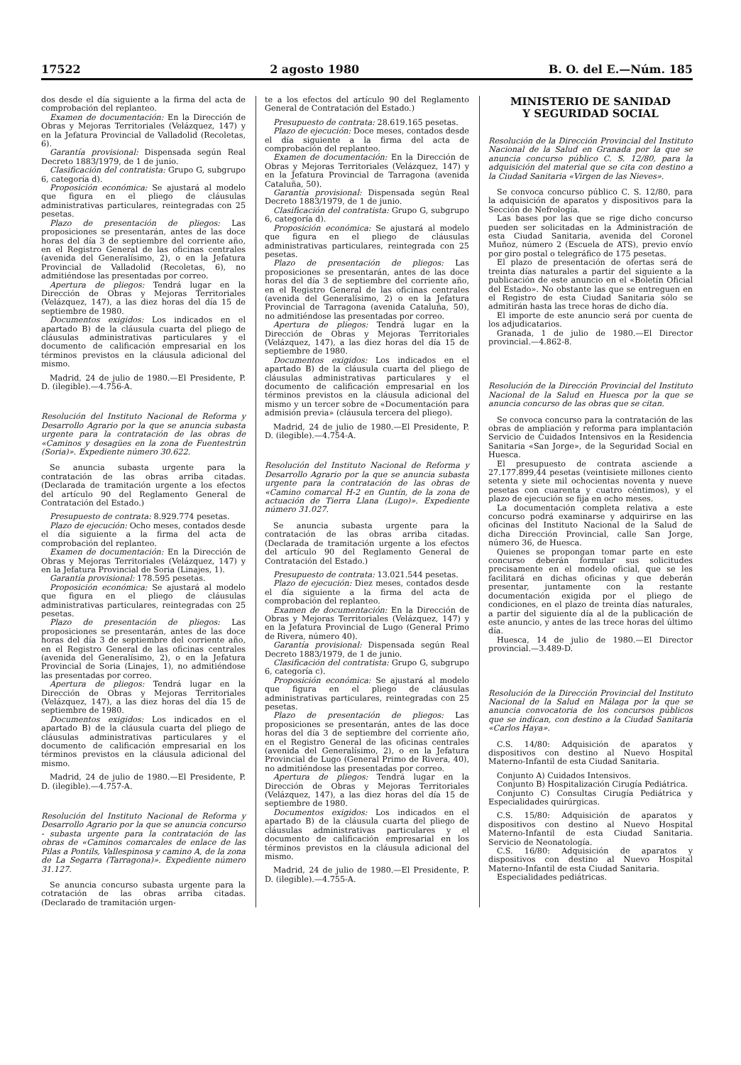17522 2 agosto 1980 B. O. del E.—Núm. 185
dos desde el día siguiente a la firma del acta de comprobación del replanteo.
Examen de documentación: En la Dirección de Obras y Mejoras Territoriales (Velázquez, 147) y en la Jefatura Provincial de Valladolid (Recoletas, 6).
Garantía provisional: Dispensada según Real Decreto 1883/1979, de 1 de junio.
Clasificación del contratista: Grupo G, subgrupo 6, categoría d).
Proposición económica: Se ajustará al modelo que figura en el pliego de cláusulas administrativas particulares, reintegradas con 25 pesetas.
Plazo de presentación de pliegos: Las proposiciones se presentarán, antes de las doce horas del día 3 de septiembre del corriente año, en el Registro General de las oficinas centrales (avenida del Generalísimo, 2), o en la Jefatura Provincial de Valladolid (Recoletas, 6), no admitiéndose las presentadas por correo.
Apertura de pliegos: Tendrá lugar en la Dirección de Obras y Mejoras Territoriales (Velázquez, 147), a las diez horas del día 15 de septiembre de 1980.
Documentos exigidos: Los indicados en el apartado B) de la cláusula cuarta del pliego de cláusulas administrativas particulares y el documento de calificación empresarial en los términos previstos en la cláusula adicional del mismo.
Madrid, 24 de julio de 1980.—El Presidente, P. D. (ilegible).—4.756-A.
Resolución del Instituto Nacional de Reforma y Desarrollo Agrario por la que se anuncia subasta urgente para la contratación de las obras de «Caminos y desagües en la zona de Fuentestrún (Soria)». Expediente número 30.622.
Se anuncia subasta urgente para la contratación de las obras arriba citadas. (Declarada de tramitación urgente a los efectos del artículo 90 del Reglamento General de Contratación del Estado.)
Presupuesto de contrata: 8.929.774 pesetas.
Plazo de ejecución: Ocho meses, contados desde el día siguiente a la firma del acta de comprobación del replanteo.
Examen de documentación: En la Dirección de Obras y Mejoras Territoriales (Velázquez, 147) y en la Jefatura Provincial de Soria (Linajes, 1).
Garantía provisional: 178.595 pesetas.
Proposición económica: Se ajustará al modelo que figura en el pliego de cláusulas administrativas particulares, reintegradas con 25 pesetas.
Plazo de presentación de pliegos: Las proposiciones se presentarán, antes de las doce horas del día 3 de septiembre del corriente año, en el Registro General de las oficinas centrales (avenida del Generalísimo, 2), o en la Jefatura Provincial de Soria (Linajes, 1), no admitiéndose las presentadas por correo.
Apertura de pliegos: Tendrá lugar en la Dirección de Obras y Mejoras Territoriales (Velázquez, 147), a las diez horas del día 15 de septiembre de 1980.
Documentos exigidos: Los indicados en el apartado B) de la cláusula cuarta del pliego de cláusulas administrativas particulares y el documento de calificación empresarial en los términos previstos en la cláusula adicional del mismo.
Madrid, 24 de julio de 1980.—El Presidente, P. D. (ilegible).—4.757-A.
Resolución del Instituto Nacional de Reforma y Desarrollo Agrario por la que se anuncia concurso - subasta urgente para la contratación de las obras de «Caminos comarcales de enlace de las Pilas a Pontils, Vallespinosa y camino A, de la zona de La Segarra (Tarragona)». Expediente número 31.127.
Se anuncia concurso subasta urgente para la cotratación de las obras arriba citadas. (Declarado de tramitación urgen-
te a los efectos del artículo 90 del Reglamento General de Contratación del Estado.)
Presupuesto de contrata: 28.619.165 pesetas.
Plazo de ejecución: Doce meses, contados desde el día siguiente a la firma del acta de comprobación del replanteo.
Examen de documentación: En la Dirección de Obras y Mejoras Territoriales (Velázquez, 147) y en la Jefatura Provincial de Tarragona (avenida Cataluña, 50).
Garantía provisional: Dispensada según Real Decreto 1883/1979, de 1 de junio.
Clasificación del contratista: Grupo G, subgrupo 6, categoría d).
Proposición económica: Se ajustará al modelo que figura en el pliego de cláusulas administrativas particulares, reintegrada con 25 pesetas.
Plazo de presentación de pliegos: Las proposiciones se presentarán, antes de las doce horas del día 3 de septiembre del corriente año, en el Registro General de las oficinas centrales (avenida del Generalísimo, 2) o en la Jefatura Provincial de Tarragona (avenida Cataluña, 50), no admitiéndose las presentadas por correo.
Apertura de pliegos: Tendrá lugar en la Dirección de Obras y Mejoras Territoriales (Velázquez, 147), a las diez horas del día 15 de septiembre de 1980.
Documentos exigidos: Los indicados en el apartado B) de la cláusula cuarta del pliego de cláusulas administrativas particulares y el documento de calificación empresarial en los términos previstos en la cláusula adicional del mismo y un tercer sobre de «Documentación para admisión previa» (cláusula tercera del pliego).
Madrid, 24 de julio de 1980.—El Presidente, P. D. (ilegible).—4.754-A.
Resolución del Instituto Nacional de Reforma y Desarrollo Agrario por la que se anuncia subasta urgente para la contratación de las obras de «Camino comarcal H-2 en Guntín, de la zona de actuación de Tierra Llana (Lugo)». Expediente número 31.027.
Se anuncia subasta urgente para la contratación de las obras arriba citadas. (Declarada de tramitación urgente a los efectos del artículo 90 del Reglamento General de Contratación del Estado.)
Presupuesto de contrata: 13.021.544 pesetas.
Plazo de ejecución: Diez meses, contados desde el día siguiente a la firma del acta de comprobación del replanteo.
Examen de documentación: En la Dirección de Obras y Mejoras Territoriales (Velázquez, 147) y en la Jefatura Provincial de Lugo (General Primo de Rivera, número 40).
Garantía provisional: Dispensada según Real Decreto 1883/1979, de 1 de junio.
Clasificación del contratista: Grupo G, subgrupo 6, categoría c).
Proposición económica: Se ajustará al modelo que figura en el pliego de cláusulas administrativas particulares, reintegradas con 25 pesetas.
Plazo de presentación de pliegos: Las proposiciones se presentarán, antes de las doce horas del día 3 de septiembre del corriente año, en el Registro General de las oficinas centrales (avenida del Generalísimo, 2), o en la Jefatura Provincial de Lugo (General Primo de Rivera, 40), no admitiéndose las presentadas por correo.
Apertura de pliegos: Tendrá lugar en la Dirección de Obras y Mejoras Territoriales (Velázquez, 147), a las diez horas del día 15 de septiembre de 1980.
Documentos exigidos: Los indicados en el apartado B) de la cláusula cuarta del pliego de cláusulas administrativas particulares y el documento de calificación empresarial en los términos previstos en la cláusula adicional del mismo.
Madrid, 24 de julio de 1980.—El Presidente, P. D. (ilegible).—4.755-A.
MINISTERIO DE SANIDAD
Y SEGURIDAD SOCIAL
Resolución de la Dirección Provincial del Instituto Nacional de la Salud en Granada por la que se anuncia concurso público C. S. 12/80, para la adquisición del material que se cita con destino a la Ciudad Sanitaria «Virgen de las Nieves».
Se convoca concurso público C. S. 12/80, para la adquisición de aparatos y dispositivos para la Sección de Nefrología.
Las bases por las que se rige dicho concurso pueden ser solicitadas en la Administración de esta Ciudad Sanitaria, avenida del Coronel Muñoz, número 2 (Escuela de ATS), previo envío por giro postal o telegráfico de 175 pesetas.
El plazo de presentación de ofertas será de treinta días naturales a partir del siguiente a la publicación de este anuncio en el «Boletín Oficial del Estado». No obstante las que se entreguen en el Registro de esta Ciudad Sanitaria sólo se admitirán hasta las trece horas de dicho día.
El importe de este anuncio será por cuenta de los adjudicatarios.
Granada, 1 de julio de 1980.—El Director provincial.—4.862-8.
Resolución de la Dirección Provincial del Instituto Nacional de la Salud en Huesca por la que se anuncia concurso de las obras que se citan.
Se convoca concurso para la contratación de las obras de ampliación y reforma para implantación Servicio de Cuidados Intensivos en la Residencia Sanitaria «San Jorge», de la Seguridad Social en Huesca.
El presupuesto de contrata asciende a 27.177.899,44 pesetas (veintisiete millones ciento setenta y siete mil ochocientas noventa y nueve pesetas con cuarenta y cuatro céntimos), y el plazo de ejecución se fija en ocho meses.
La documentación completa relativa a este concurso podrá examinarse y adquirirse en las oficinas del Instituto Nacional de la Salud de dicha Dirección Provincial, calle San Jorge, número 36, de Huesca.
Quienes se propongan tomar parte en este concurso deberán formular sus solicitudes precisamente en el modelo oficial, que se les facilitará en dichas oficinas y que deberán presentar, juntamente con la restante documentación exigida por el pliego de condiciones, en el plazo de treinta días naturales, a partir del siguiente día al de la publicación de este anuncio, y antes de las trece horas del último día.
Huesca, 14 de julio de 1980.—El Director provincial.—3.489-D.
Resolución de la Dirección Provincial del Instituto Nacional de la Salud en Málaga por la que se anuncia convocatoria de los concursos públicos que se indican, con destino a la Ciudad Sanitaria «Carlos Haya».
C.S. 14/80: Adquisición de aparatos y dispositivos con destino al Nuevo Hospital Materno-Infantil de esta Ciudad Sanitaria.
Conjunto A) Cuidados Intensivos.
Conjunto B) Hospitalización Cirugía Pediátrica.
Conjunto C) Consultas Cirugía Pediátrica y Especialidades quirúrgicas.
C.S. 15/80: Adquisición de aparatos y dispositivos con destino al Nuevo Hospital Materno-Infantil de esta Ciudad Sanitaria. Servicio de Neonatología.
C.S. 16/80: Adquisición de aparatos y dispositivos con destino al Nuevo Hospital Materno-Infantil de esta Ciudad Sanitaria.
Especialidades pediátricas.